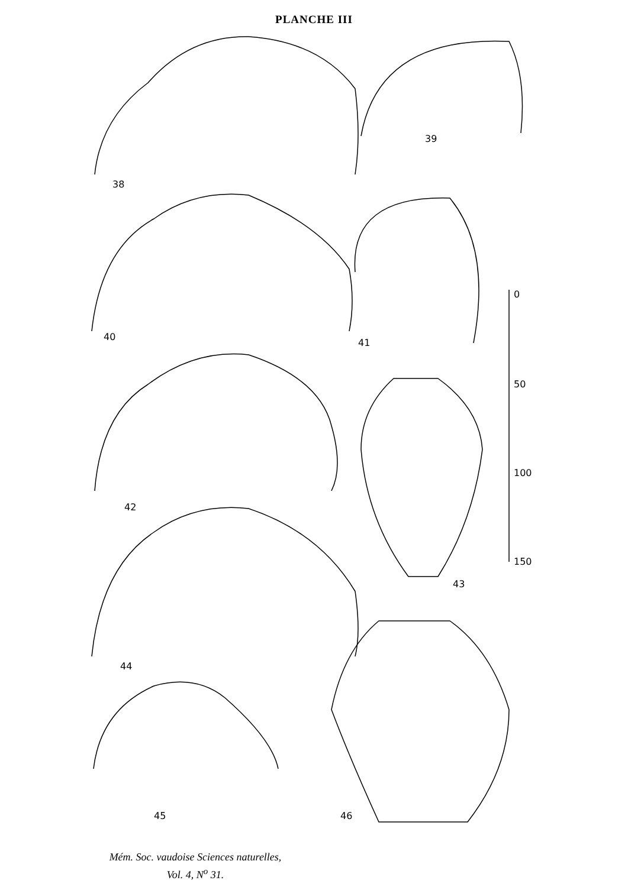PLANCHE III
38
39
40
41
42
43
44
45 46
0
50
100
150
Mém. Soc. vaudoise Sciences naturelles,
Vol. 4, N<sup>o</sup> 31.